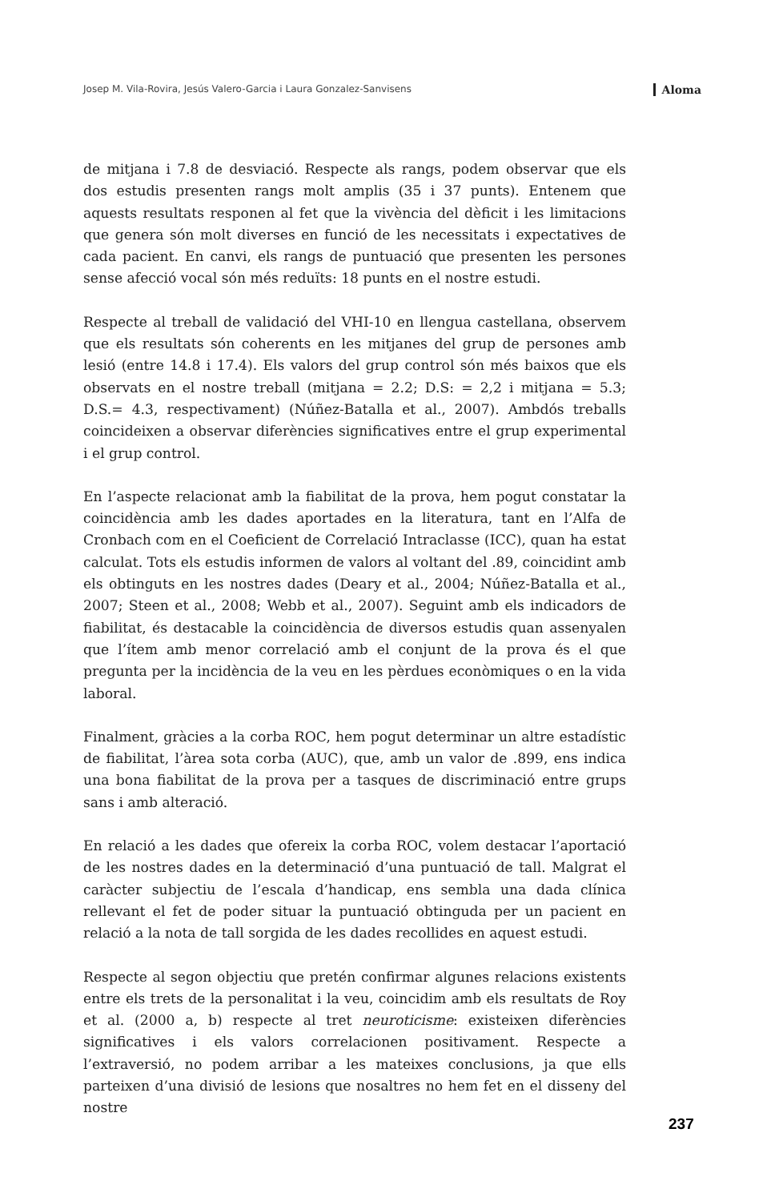Josep M. Vila-Rovira, Jesús Valero-Garcia i Laura Gonzalez-Sanvisens Aloma
de mitjana i 7.8 de desviació. Respecte als rangs, podem observar que els dos estudis presenten rangs molt amplis (35 i 37 punts). Entenem que aquests resultats responen al fet que la vivència del dèficit i les limitacions que genera són molt diverses en funció de les necessitats i expectatives de cada pacient. En canvi, els rangs de puntuació que presenten les persones sense afecció vocal són més reduïts: 18 punts en el nostre estudi.
Respecte al treball de validació del VHI-10 en llengua castellana, observem que els resultats són coherents en les mitjanes del grup de persones amb lesió (entre 14.8 i 17.4). Els valors del grup control són més baixos que els observats en el nostre treball (mitjana = 2.2; D.S: = 2,2 i mitjana = 5.3; D.S.= 4.3, respectivament) (Núñez-Batalla et al., 2007). Ambdós treballs coincideixen a observar diferències significatives entre el grup experimental i el grup control.
En l’aspecte relacionat amb la fiabilitat de la prova, hem pogut constatar la coincidència amb les dades aportades en la literatura, tant en l’Alfa de Cronbach com en el Coeficient de Correlació Intraclasse (ICC), quan ha estat calculat. Tots els estudis informen de valors al voltant del .89, coincidint amb els obtinguts en les nostres dades (Deary et al., 2004; Núñez-Batalla et al., 2007; Steen et al., 2008; Webb et al., 2007). Seguint amb els indicadors de fiabilitat, és destacable la coincidència de diversos estudis quan assenyalen que l’ítem amb menor correlació amb el conjunt de la prova és el que pregunta per la incidència de la veu en les pèrdues econòmiques o en la vida laboral.
Finalment, gràcies a la corba ROC, hem pogut determinar un altre estadístic de fiabilitat, l’àrea sota corba (AUC), que, amb un valor de .899, ens indica una bona fiabilitat de la prova per a tasques de discriminació entre grups sans i amb alteració.
En relació a les dades que ofereix la corba ROC, volem destacar l’aportació de les nostres dades en la determinació d’una puntuació de tall. Malgrat el caràcter subjectiu de l’escala d’handicap, ens sembla una dada clínica rellevant el fet de poder situar la puntuació obtinguda per un pacient en relació a la nota de tall sorgida de les dades recollides en aquest estudi.
Respecte al segon objectiu que pretén confirmar algunes relacions existents entre els trets de la personalitat i la veu, coincidim amb els resultats de Roy et al. (2000 a, b) respecte al tret neuroticisme: existeixen diferències significatives i els valors correlacionen positivament. Respecte a l’extraversió, no podem arribar a les mateixes conclusions, ja que ells parteixen d’una divisió de lesions que nosaltres no hem fet en el disseny del nostre
237